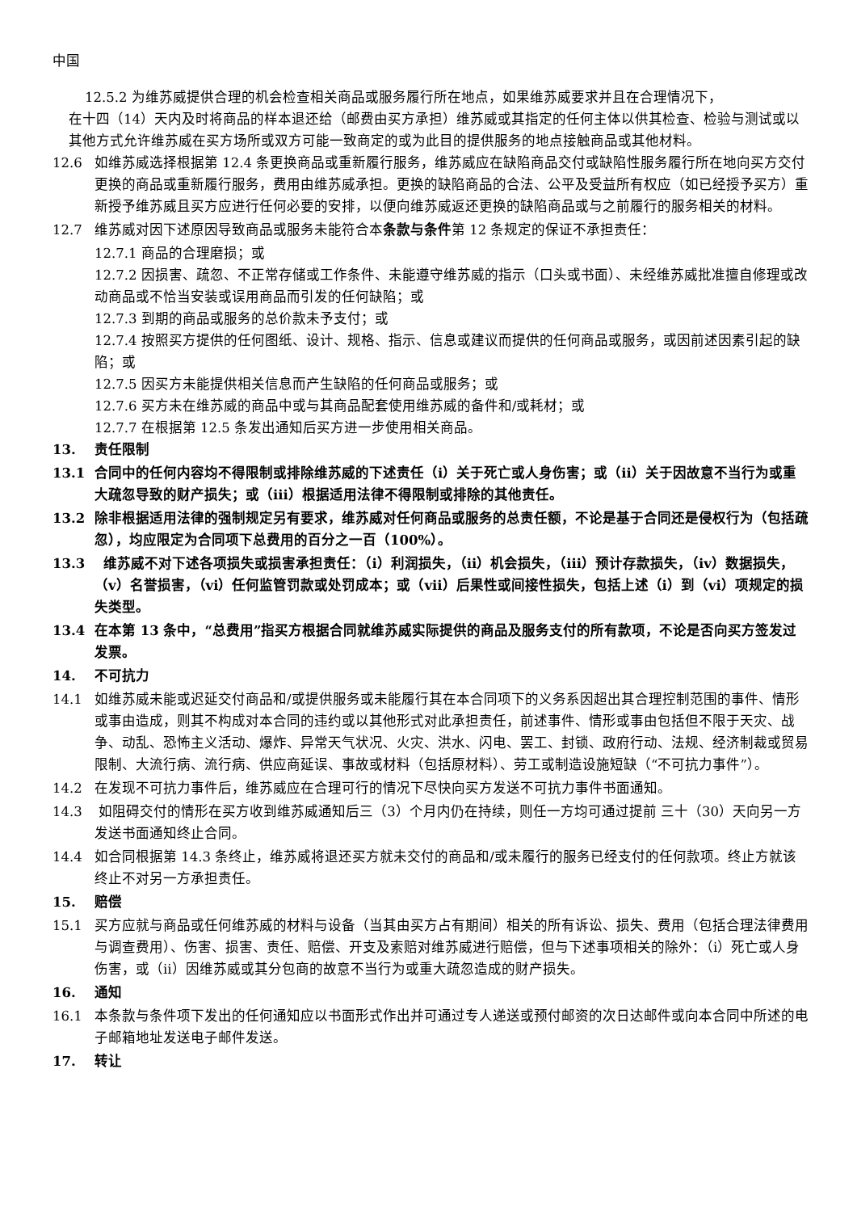中国
12.5.2 为维苏威提供合理的机会检查相关商品或服务履行所在地点，如果维苏威要求并且在合理情况下，
在十四（14）天内及时将商品的样本退还给（邮费由买方承担）维苏威或其指定的任何主体以供其检查、检验与测试或以其他方式允许维苏威在买方场所或双方可能一致商定的或为此目的提供服务的地点接触商品或其他材料。
12.6 如维苏威选择根据第 12.4 条更换商品或重新履行服务，维苏威应在缺陷商品交付或缺陷性服务履行所在地向买方交付更换的商品或重新履行服务，费用由维苏威承担。更换的缺陷商品的合法、公平及受益所有权应（如已经授予买方）重新授予维苏威且买方应进行任何必要的安排，以便向维苏威返还更换的缺陷商品或与之前履行的服务相关的材料。
12.7 维苏威对因下述原因导致商品或服务未能符合本条款与条件第 12 条规定的保证不承担责任：
12.7.1 商品的合理磨损；或
12.7.2 因损害、疏忽、不正常存储或工作条件、未能遵守维苏威的指示（口头或书面）、未经维苏威批准擅自修理或改动商品或不恰当安装或误用商品而引发的任何缺陷；或
12.7.3 到期的商品或服务的总价款未予支付；或
12.7.4 按照买方提供的任何图纸、设计、规格、指示、信息或建议而提供的任何商品或服务，或因前述因素引起的缺陷；或
12.7.5 因买方未能提供相关信息而产生缺陷的任何商品或服务；或
12.7.6 买方未在维苏威的商品中或与其商品配套使用维苏威的备件和/或耗材；或
12.7.7 在根据第 12.5 条发出通知后买方进一步使用相关商品。
13. 责任限制
13.1 合同中的任何内容均不得限制或排除维苏威的下述责任（i）关于死亡或人身伤害；或（ii）关于因故意不当行为或重大疏忽导致的财产损失；或（iii）根据适用法律不得限制或排除的其他责任。
13.2 除非根据适用法律的强制规定另有要求，维苏威对任何商品或服务的总责任额，不论是基于合同还是侵权行为（包括疏忽），均应限定为合同项下总费用的百分之一百（100%）。
13.3 维苏威不对下述各项损失或损害承担责任：（i）利润损失，（ii）机会损失，（iii）预计存款损失，（iv）数据损失，（v）名誉损害，（vi）任何监管罚款或处罚成本；或（vii）后果性或间接性损失，包括上述（i）到（vi）项规定的损失类型。
13.4 在本第 13 条中，“总费用”指买方根据合同就维苏威实际提供的商品及服务支付的所有款项，不论是否向买方签发过发票。
14. 不可抗力
14.1 如维苏威未能或迟延交付商品和/或提供服务或未能履行其在本合同项下的义务系因超出其合理控制范围的事件、情形或事由造成，则其不构成对本合同的违约或以其他形式对此承担责任，前述事件、情形或事由包括但不限于天灾、战争、动乱、恐怖主义活动、爆炸、异常天气状况、火灾、洪水、闪电、罢工、封锁、政府行动、法规、经济制裁或贸易限制、大流行病、流行病、供应商延误、事故或材料（包括原材料）、劳工或制造设施短缺（“不可抗力事件”）。
14.2 在发现不可抗力事件后，维苏威应在合理可行的情况下尽快向买方发送不可抗力事件书面通知。
14.3 如阻碍交付的情形在买方收到维苏威通知后三（3）个月内仍在持续，则任一方均可通过提前 三十（30）天向另一方发送书面通知终止合同。
14.4 如合同根据第 14.3 条终止，维苏威将退还买方就未交付的商品和/或未履行的服务已经支付的任何款项。终止方就该终止不对另一方承担责任。
15. 赔偿
15.1 买方应就与商品或任何维苏威的材料与设备（当其由买方占有期间）相关的所有诉讼、损失、费用（包括合理法律费用与调查费用）、伤害、损害、责任、赔偿、开支及索赔对维苏威进行赔偿，但与下述事项相关的除外：（i）死亡或人身伤害，或（ii）因维苏威或其分包商的故意不当行为或重大疏忽造成的财产损失。
16. 通知
16.1 本条款与条件项下发出的任何通知应以书面形式作出并可通过专人递送或预付邮资的次日达邮件或向本合同中所述的电子邮箱地址发送电子邮件发送。
17. 转让